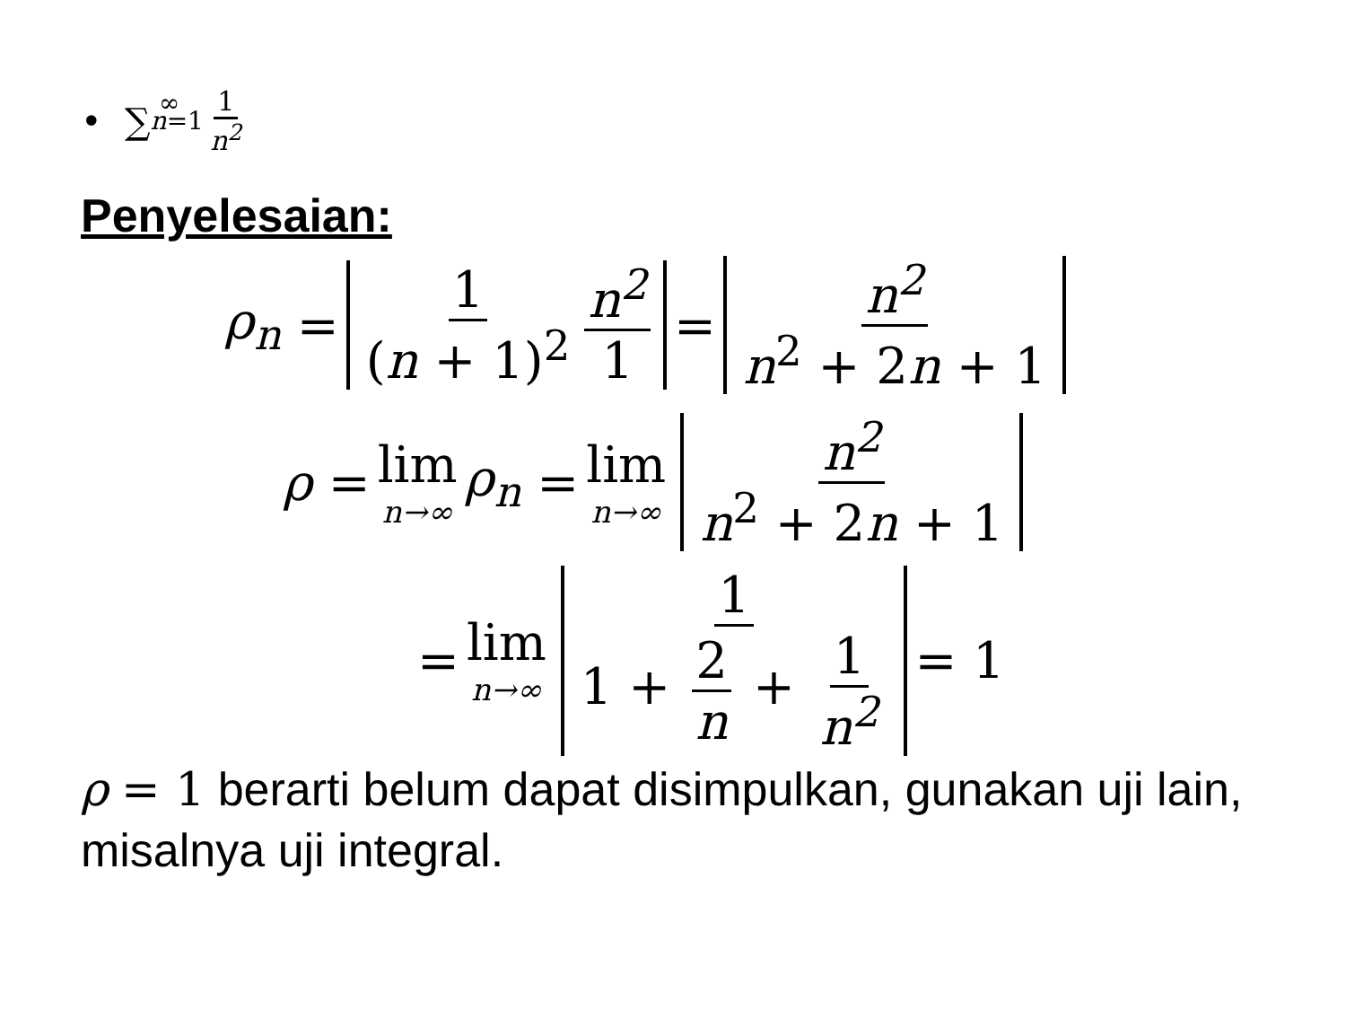• ∑<sub>n</sub><sub>=1</sub><sup>∞</sup> 1 n<sup>2</sup>
Penyelesaian:
ρ<sub>n</sub> = 1 (n + 1)<sup>2</sup> n<sup>2</sup> 1 = n<sup>2</sup> n<sup>2</sup> + 2n + 1
ρ = lim n→∞ ρ<sub>n</sub> = lim n→∞ n<sup>2</sup> n<sup>2</sup> + 2n + 1
= lim n→∞ 1 1 + 2 n + 1 n<sup>2</sup> = 1
ρ = 1 berarti belum dapat disimpulkan, gunakan uji lain, misalnya uji integral.